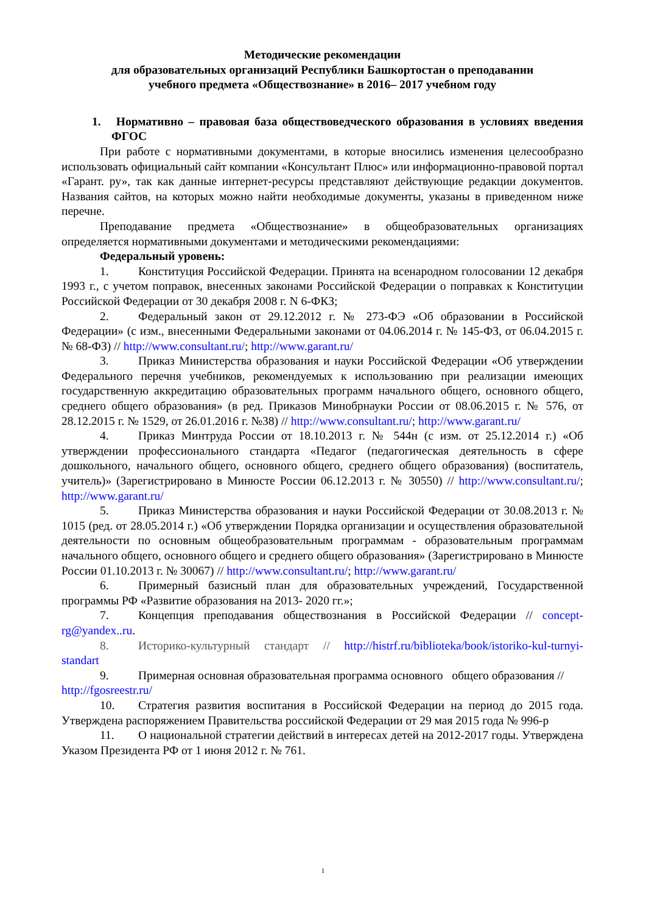Методические рекомендации
для образовательных организаций Республики Башкортостан о преподавании
учебного предмета «Обществознание» в 2016– 2017 учебном году
1. Нормативно – правовая база обществоведческого образования в условиях введения ФГОС
При работе с нормативными документами, в которые вносились изменения целесообразно использовать официальный сайт компании «Консультант Плюс» или информационно-правовой портал «Гарант. ру», так как данные интернет-ресурсы представляют действующие редакции документов. Названия сайтов, на которых можно найти необходимые документы, указаны в приведенном ниже перечне.
Преподавание предмета «Обществознание» в общеобразовательных организациях определяется нормативными документами и методическими рекомендациями:
Федеральный уровень:
1. Конституция Российской Федерации. Принята на всенародном голосовании 12 декабря 1993 г., с учетом поправок, внесенных законами Российской Федерации о поправках к Конституции Российской Федерации от 30 декабря 2008 г. N 6-ФКЗ;
2. Федеральный закон от 29.12.2012 г. № 273-ФЭ «Об образовании в Российской Федерации» (с изм., внесенными Федеральными законами от 04.06.2014 г. № 145-ФЗ, от 06.04.2015 г. № 68-ФЗ) // http://www.consultant.ru/; http://www.garant.ru/
3. Приказ Министерства образования и науки Российской Федерации «Об утверждении Федерального перечня учебников, рекомендуемых к использованию при реализации имеющих государственную аккредитацию образовательных программ начального общего, основного общего, среднего общего образования» (в ред. Приказов Минобрнауки России от 08.06.2015 г. № 576, от 28.12.2015 г. № 1529, от 26.01.2016 г. №38) // http://www.consultant.ru/; http://www.garant.ru/
4. Приказ Минтруда России от 18.10.2013 г. № 544н (с изм. от 25.12.2014 г.) «Об утверждении профессионального стандарта «Педагог (педагогическая деятельность в сфере дошкольного, начального общего, основного общего, среднего общего образования) (воспитатель, учитель)» (Зарегистрировано в Минюсте России 06.12.2013 г. № 30550) // http://www.consultant.ru/; http://www.garant.ru/
5. Приказ Министерства образования и науки Российской Федерации от 30.08.2013 г. № 1015 (ред. от 28.05.2014 г.) «Об утверждении Порядка организации и осуществления образовательной деятельности по основным общеобразовательным программам - образовательным программам начального общего, основного общего и среднего общего образования» (Зарегистрировано в Минюсте России 01.10.2013 г. № 30067) // http://www.consultant.ru/; http://www.garant.ru/
6. Примерный базисный план для образовательных учреждений, Государственной программы РФ «Развитие образования на 2013- 2020 гг.»;
7. Концепция преподавания обществознания в Российской Федерации // concept-rg@yandex..ru.
8. Историко-культурный стандарт // http://histrf.ru/biblioteka/book/istoriko-kul-turnyi-standart
9. Примерная основная образовательная программа основного общего образования // http://fgosreestr.ru/
10. Стратегия развития воспитания в Российской Федерации на период до 2015 года. Утверждена распоряжением Правительства российской Федерации от 29 мая 2015 года № 996-р
11. О национальной стратегии действий в интересах детей на 2012-2017 годы. Утверждена Указом Президента РФ от 1 июня 2012 г. № 761.
1